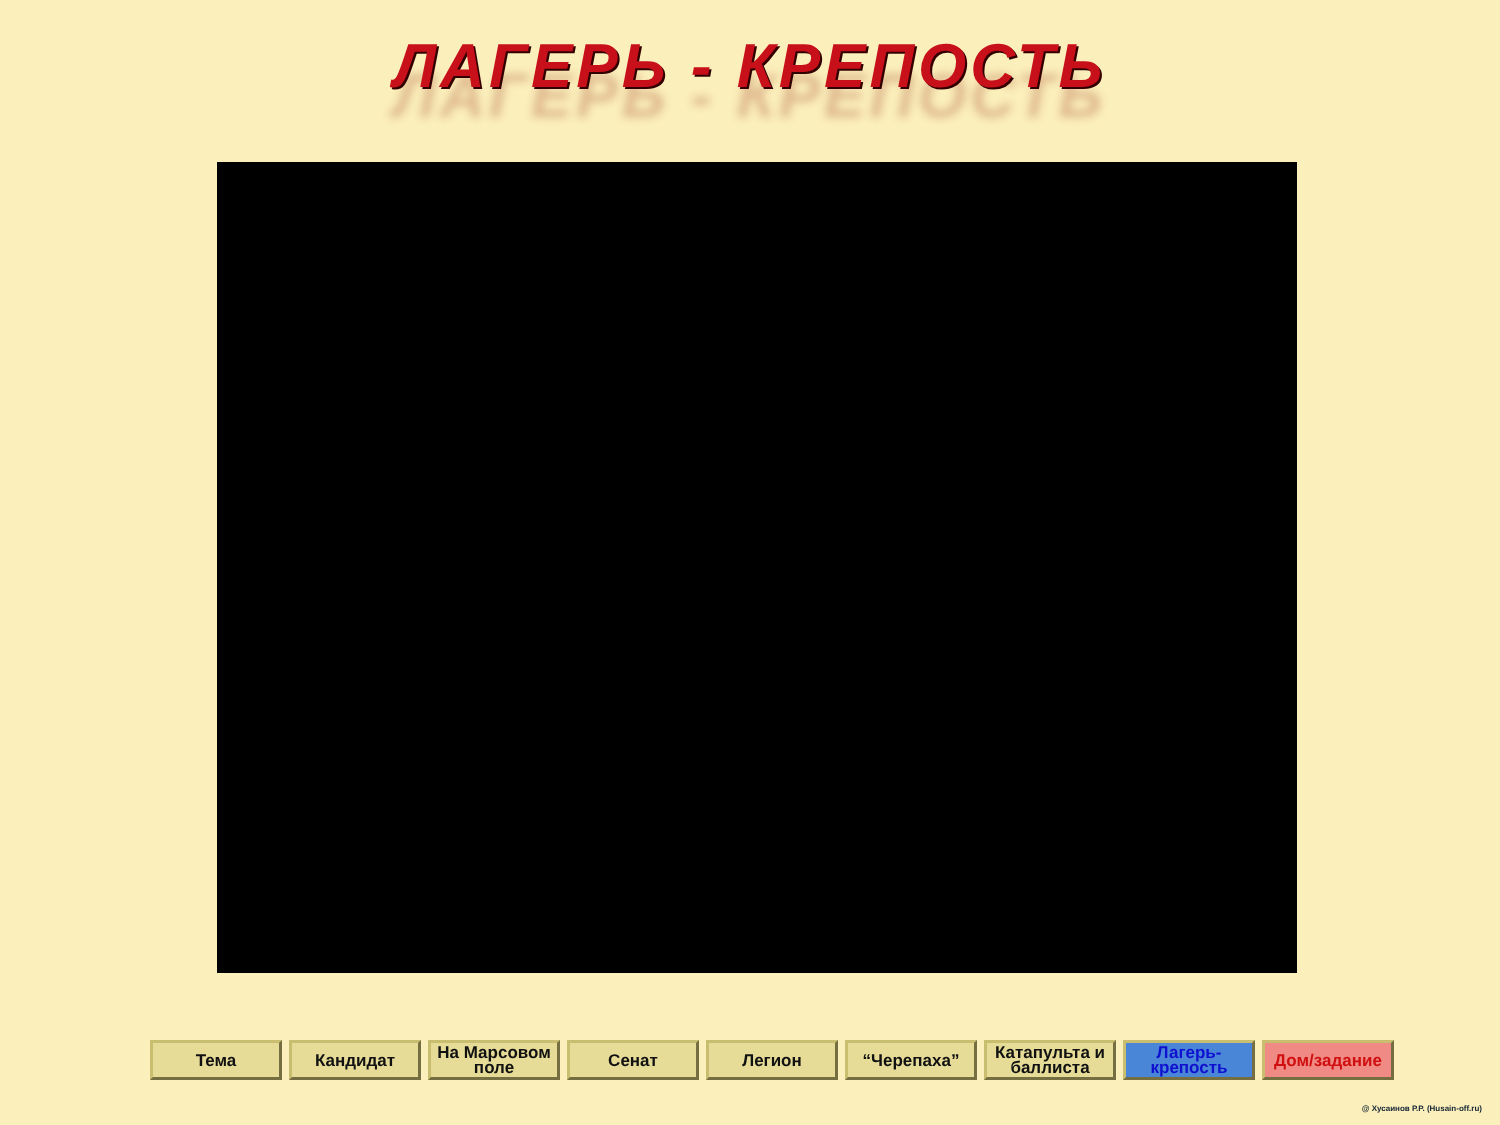ЛАГЕРЬ - КРЕПОСТЬ
Тема Кандидат На Марсовом поле
Сенат Легион “Черепаха” Катапульта и баллиста
Лагерь-крепость
Дом/задание
@ Хусаинов Р.Р. (Husain-off.ru)